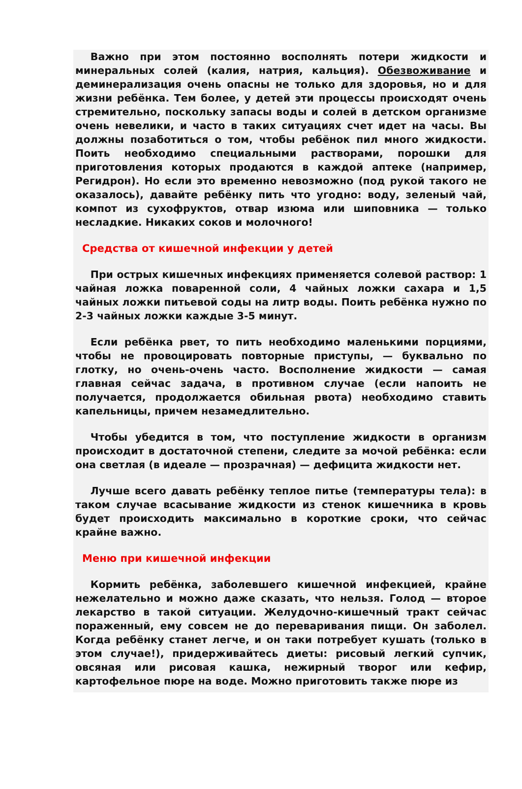Важно при этом постоянно восполнять потери жидкости и минеральных солей (калия, натрия, кальция). Обезвоживание и деминерализация очень опасны не только для здоровья, но и для жизни ребёнка. Тем более, у детей эти процессы происходят очень стремительно, поскольку запасы воды и солей в детском организме очень невелики, и часто в таких ситуациях счет идет на часы. Вы должны позаботиться о том, чтобы ребёнок пил много жидкости. Поить необходимо специальными растворами, порошки для приготовления которых продаются в каждой аптеке (например, Регидрон). Но если это временно невозможно (под рукой такого не оказалось), давайте ребёнку пить что угодно: воду, зеленый чай, компот из сухофруктов, отвар изюма или шиповника — только несладкие. Никаких соков и молочного!
Средства от кишечной инфекции у детей
При острых кишечных инфекциях применяется солевой раствор: 1 чайная ложка поваренной соли, 4 чайных ложки сахара и 1,5 чайных ложки питьевой соды на литр воды. Поить ребёнка нужно по 2-3 чайных ложки каждые 3-5 минут.
Если ребёнка рвет, то пить необходимо маленькими порциями, чтобы не провоцировать повторные приступы, — буквально по глотку, но очень-очень часто. Восполнение жидкости — самая главная сейчас задача, в противном случае (если напоить не получается, продолжается обильная рвота) необходимо ставить капельницы, причем незамедлительно.
Чтобы убедится в том, что поступление жидкости в организм происходит в достаточной степени, следите за мочой ребёнка: если она светлая (в идеале — прозрачная) — дефицита жидкости нет.
Лучше всего давать ребёнку теплое питье (температуры тела): в таком случае всасывание жидкости из стенок кишечника в кровь будет происходить максимально в короткие сроки, что сейчас крайне важно.
Меню при кишечной инфекции
Кормить ребёнка, заболевшего кишечной инфекцией, крайне нежелательно и можно даже сказать, что нельзя. Голод — второе лекарство в такой ситуации. Желудочно-кишечный тракт сейчас пораженный, ему совсем не до переваривания пищи. Он заболел. Когда ребёнку станет легче, и он таки потребует кушать (только в этом случае!), придерживайтесь диеты: рисовый легкий супчик, овсяная или рисовая кашка, нежирный творог или кефир, картофельное пюре на воде. Можно приготовить также пюре из